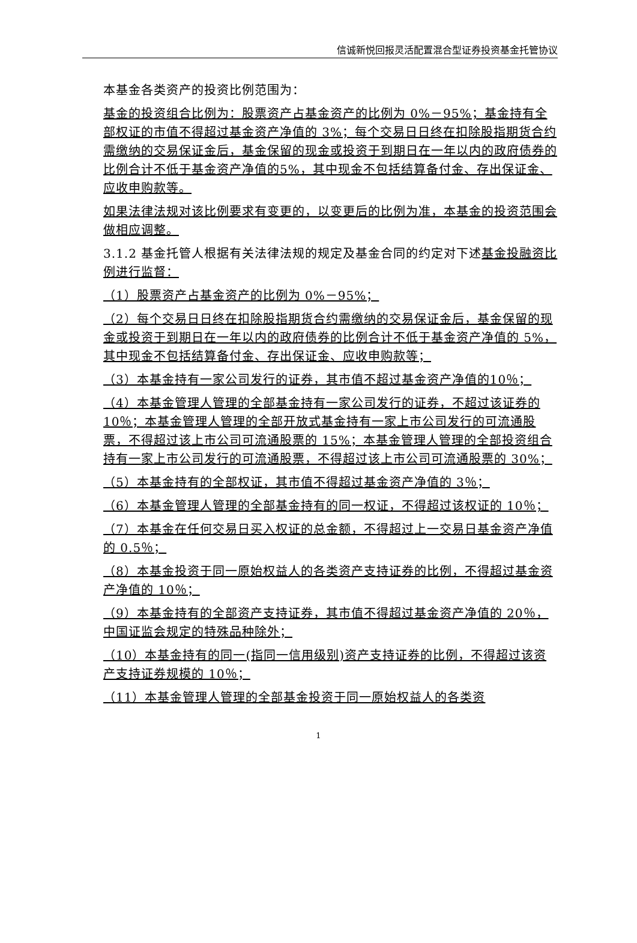信诚新悦回报灵活配置混合型证券投资基金托管协议
本基金各类资产的投资比例范围为：
基金的投资组合比例为：股票资产占基金资产的比例为 0%－95%；基金持有全部权证的市值不得超过基金资产净值的 3%；每个交易日日终在扣除股指期货合约需缴纳的交易保证金后，基金保留的现金或投资于到期日在一年以内的政府债券的比例合计不低于基金资产净值的5%，其中现金不包括结算备付金、存出保证金、应收申购款等。
如果法律法规对该比例要求有变更的，以变更后的比例为准，本基金的投资范围会做相应调整。
3.1.2 基金托管人根据有关法律法规的规定及基金合同的约定对下述基金投融资比例进行监督：
（1）股票资产占基金资产的比例为 0%－95%；
（2）每个交易日日终在扣除股指期货合约需缴纳的交易保证金后，基金保留的现金或投资于到期日在一年以内的政府债券的比例合计不低于基金资产净值的 5%，其中现金不包括结算备付金、存出保证金、应收申购款等；
（3）本基金持有一家公司发行的证券，其市值不超过基金资产净值的10％；
（4）本基金管理人管理的全部基金持有一家公司发行的证券，不超过该证券的 10％；本基金管理人管理的全部开放式基金持有一家上市公司发行的可流通股票，不得超过该上市公司可流通股票的 15%；本基金管理人管理的全部投资组合持有一家上市公司发行的可流通股票，不得超过该上市公司可流通股票的 30%；
（5）本基金持有的全部权证，其市值不得超过基金资产净值的 3％；
（6）本基金管理人管理的全部基金持有的同一权证，不得超过该权证的 10％；
（7）本基金在任何交易日买入权证的总金额，不得超过上一交易日基金资产净值的 0.5％；
（8）本基金投资于同一原始权益人的各类资产支持证券的比例，不得超过基金资产净值的 10％；
（9）本基金持有的全部资产支持证券，其市值不得超过基金资产净值的 20％，中国证监会规定的特殊品种除外；
（10）本基金持有的同一(指同一信用级别)资产支持证券的比例，不得超过该资产支持证券规模的 10％；
（11）本基金管理人管理的全部基金投资于同一原始权益人的各类资
1